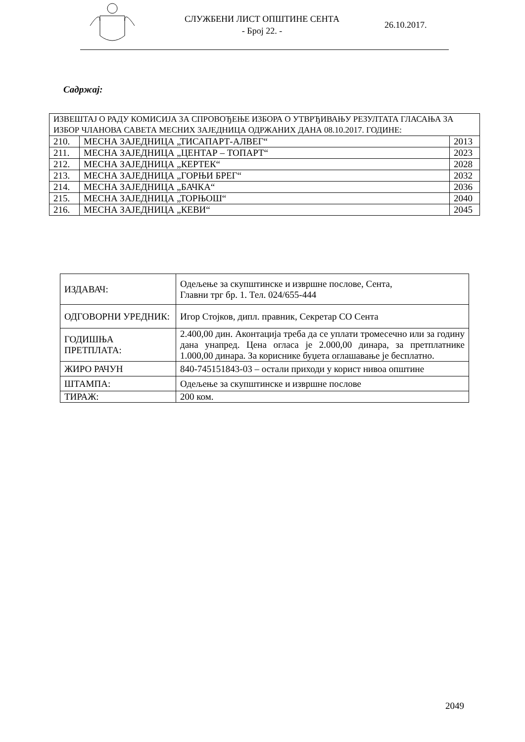СЛУЖБЕНИ ЛИСТ ОПШТИНЕ СЕНТА
- Број 22. -
26.10.2017.
Садржај:
| ИЗВЕШТАЈ О РАДУ КОМИСИЈА ЗА СПРОВОЂЕЊЕ ИЗБОРА О УТВРЂИВАЊУ РЕЗУЛТАТА ГЛАСАЊА ЗА ИЗБОР ЧЛАНОВА САВЕТА МЕСНИХ ЗАЈЕДНИЦА ОДРЖАНИХ ДАНА 08.10.2017. ГОДИНЕ: | | |
| 210. | МЕСНА ЗАЈЕДНИЦА „ТИСАПАРТ-АЛВЕГ“ | 2013 |
| 211. | МЕСНА ЗАЈЕДНИЦА „ЦЕНТАР – ТОПАРТ“ | 2023 |
| 212. | МЕСНА ЗАЈЕДНИЦА „КЕРТЕК“ | 2028 |
| 213. | МЕСНА ЗАЈЕДНИЦА „ГОРЊИ БРЕГ“ | 2032 |
| 214. | МЕСНА ЗАЈЕДНИЦА „БАЧКА“ | 2036 |
| 215. | МЕСНА ЗАЈЕДНИЦА „ТОРЊОШ“ | 2040 |
| 216. | МЕСНА ЗАЈЕДНИЦА „КЕВИ“ | 2045 |
| ИЗДАВАЧ: | Одељење за скупштинске и извршне послове, Сента, Главни трг бр. 1. Тел. 024/655-444 |
| ОДГОВОРНИ УРЕДНИК: | Игор Стојков, дипл. правник, Секретар СО Сента |
| ГОДИШЊА ПРЕТПЛАТА: | 2.400,00 дин. Аконтација треба да се уплати тромесечно или за годину дана унапред. Цена огласа је 2.000,00 динара, за претплатнике 1.000,00 динара. За кориснике буџета оглашавање је бесплатно. |
| ЖИРО РАЧУН | 840-745151843-03 – остали приходи у корист нивоа општине |
| ШТАМПА: | Одељење за скупштинске и извршне послове |
| ТИРАЖ: | 200 ком. |
2049